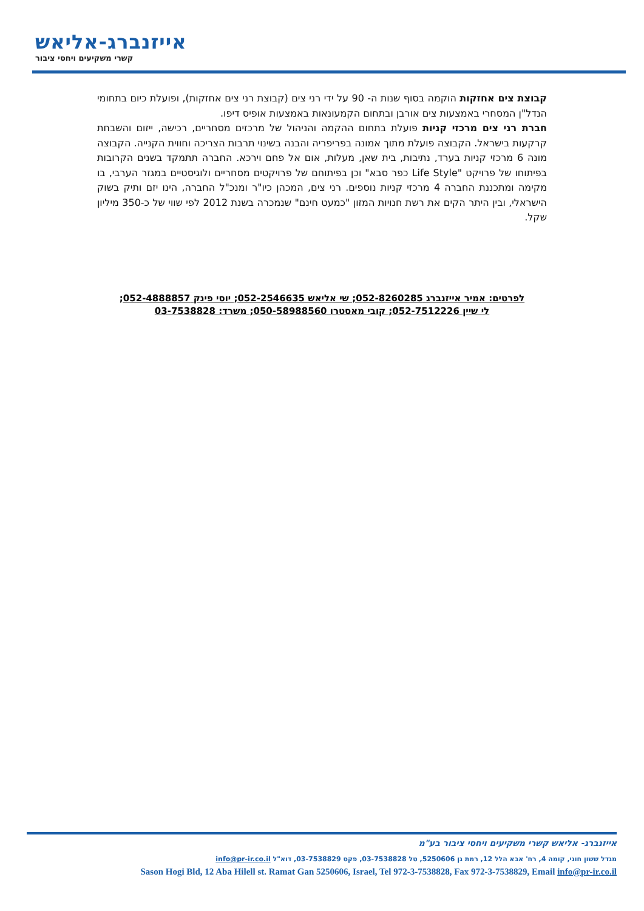אייזנברג-אליאש
קשרי משקיעים ויחסי ציבור
קבוצת צים אחזקות הוקמה בסוף שנות ה- 90 על ידי רני צים (קבוצת רני צים אחזקות), ופועלת כיום בתחומי הנדל"ן המסחרי באמצעות צים אורבן ובתחום הקמעונאות באמצעות אופיס דיפו.
חברת רני צים מרכזי קניות פועלת בתחום ההקמה והניהול של מרכזים מסחריים, רכישה, ייזום והשבחת קרקעות בישראל. הקבוצה פועלת מתוך אמונה בפריפריה והבנה בשינוי תרבות הצריכה וחווית הקנייה. הקבוצה מונה 6 מרכזי קניות בערד, נתיבות, בית שאן, מעלות, אום אל פחם וירכא. החברה תתמקד בשנים הקרובות בפיתוחו של פרויקט "Life Style כפר סבא" וכן בפיתוחם של פרויקטים מסחריים ולוגיסטיים במגזר הערבי, בו מקימה ומתכננת החברה 4 מרכזי קניות נוספים. רני צים, המכהן כיו"ר ומנכ"ל החברה, הינו יזם ותיק בשוק הישראלי, ובין היתר הקים את רשת חנויות המזון "כמעט חינם" שנמכרה בשנת 2012 לפי שווי של כ-350 מיליון שקל.
לפרטים: אמיר אייזנברג 052-8260285; שי אליאש 052-2546635; יוסי פינק 052-4888857;
לי שיין 052-7512226; קובי מאסטרו 050-58988560; משרד: 03-7538828
אייזנברג- אליאש קשרי משקיעים ויחסי ציבור בע"מ
מגדל ששון חוגי, קומה 4, רח' אבא הלל 12, רמת גן 5250606, טל 03-7538828, פקס 03-7538829, דוא"ל info@pr-ir.co.il
Sason Hogi Bld, 12 Aba Hilell st. Ramat Gan 5250606, Israel, Tel 972-3-7538828, Fax 972-3-7538829, Email info@pr-ir.co.il